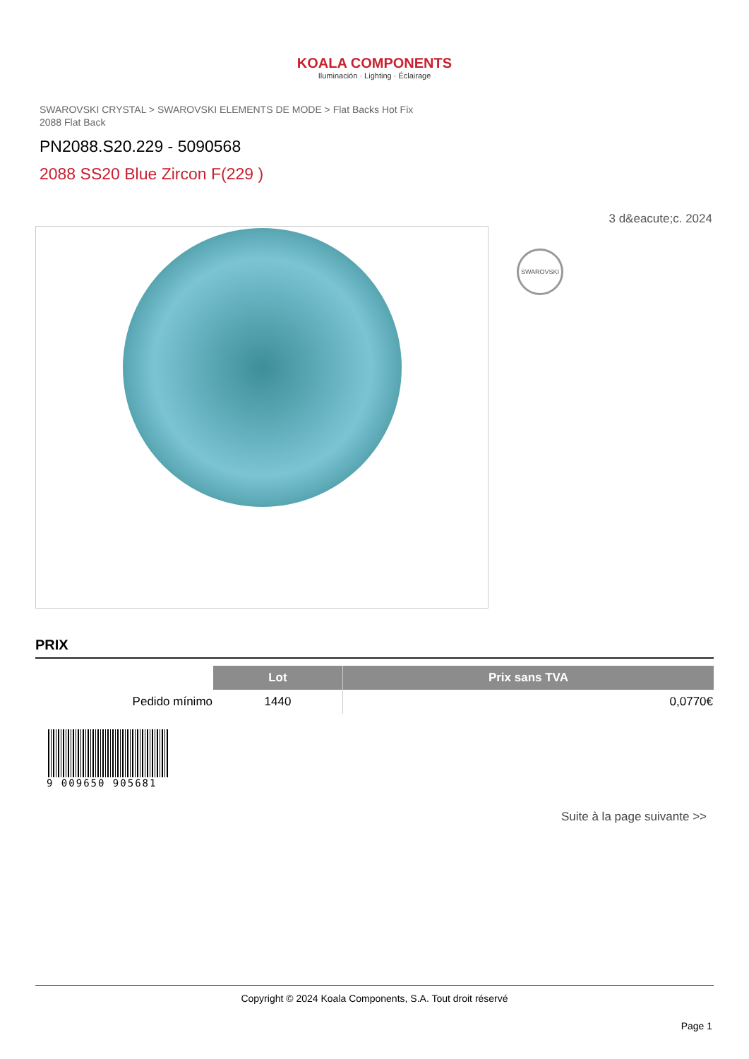KOALA COMPONENTS
Iluminación · Lighting · Éclairage
SWAROVSKI CRYSTAL > SWAROVSKI ELEMENTS DE MODE > Flat Backs Hot Fix
2088 Flat Back
PN2088.S20.229 - 5090568
2088 SS20 Blue Zircon F(229 )
3 d&eacute;c. 2024
SWAROVSKI
PRIX
| | Lot | Prix sans TVA |
| --- | --- | --- |
| Pedido mínimo | 1440 | 0,0770€ |
9 009650 905681
Suite à la page suivante >>
Copyright © 2024 Koala Components, S.A. Tout droit réservé
Page 1